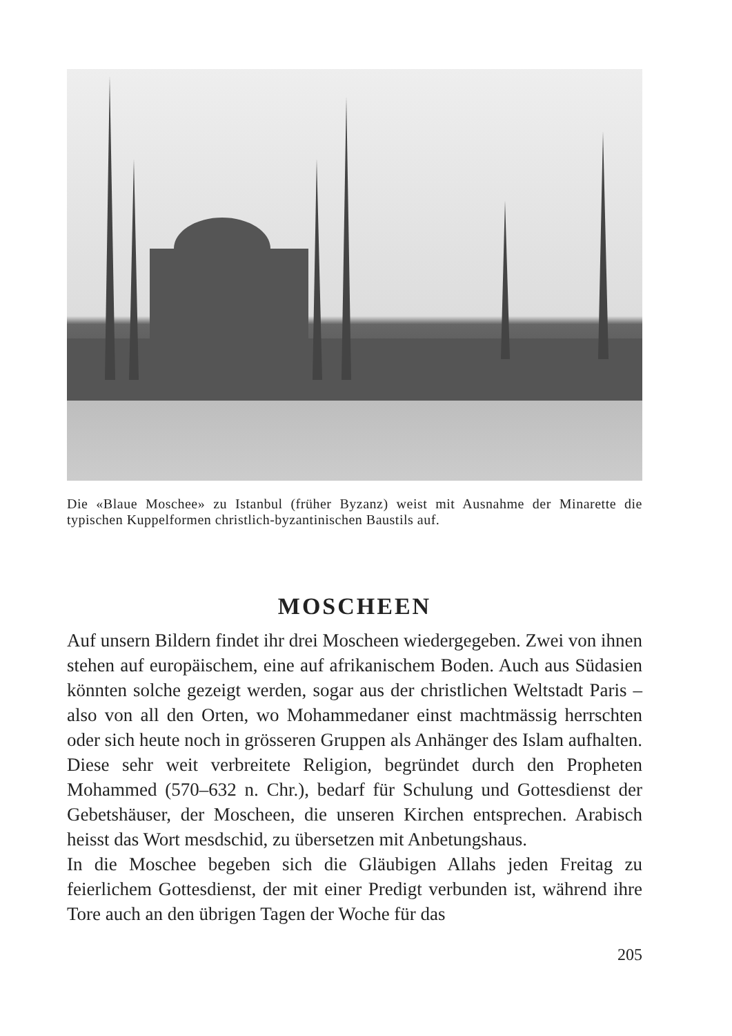Die «Blaue Moschee» zu Istanbul (früher Byzanz) weist mit Ausnahme der Minarette die typischen Kuppelformen christlich-byzantinischen Baustils auf.
MOSCHEEN
Auf unsern Bildern findet ihr drei Moscheen wiedergegeben. Zwei von ihnen stehen auf europäischem, eine auf afrikanischem Boden. Auch aus Südasien könnten solche gezeigt werden, sogar aus der christlichen Weltstadt Paris – also von all den Orten, wo Mohammedaner einst machtmässig herrschten oder sich heute noch in grösseren Gruppen als Anhänger des Islam aufhalten. Diese sehr weit verbreitete Religion, begründet durch den Propheten Mohammed (570–632 n. Chr.), bedarf für Schulung und Gottesdienst der Gebetshäuser, der Moscheen, die unseren Kirchen entsprechen. Arabisch heisst das Wort mesdschid, zu übersetzen mit Anbetungshaus.
In die Moschee begeben sich die Gläubigen Allahs jeden Freitag zu feierlichem Gottesdienst, der mit einer Predigt verbunden ist, während ihre Tore auch an den übrigen Tagen der Woche für das
205